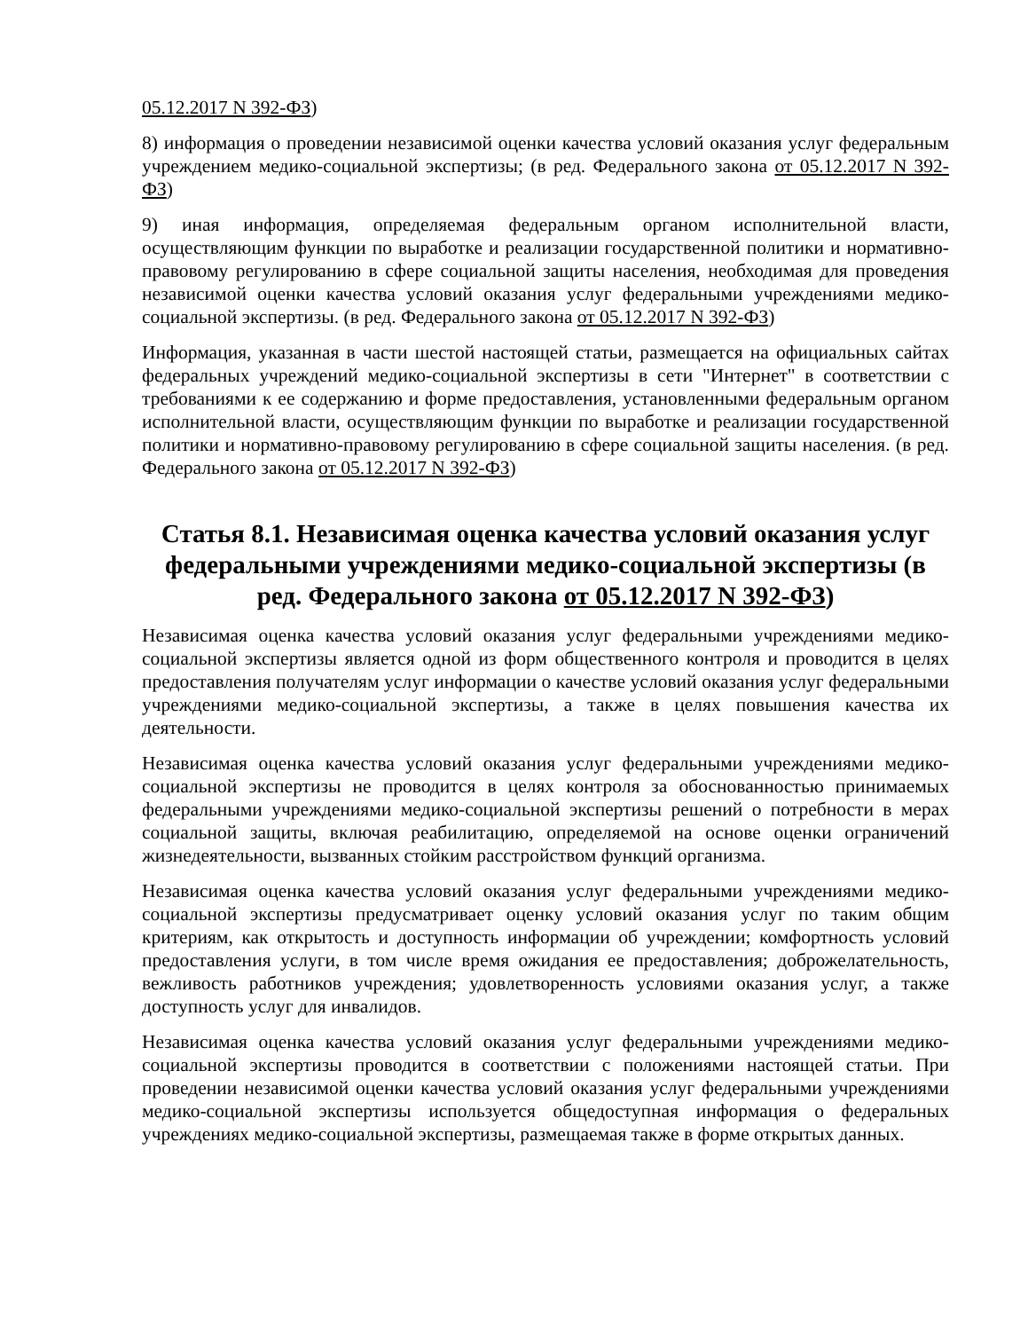05.12.2017 N 392-ФЗ)
8) информация о проведении независимой оценки качества условий оказания услуг федеральным учреждением медико-социальной экспертизы; (в ред. Федерального закона от 05.12.2017 N 392-ФЗ)
9) иная информация, определяемая федеральным органом исполнительной власти, осуществляющим функции по выработке и реализации государственной политики и нормативно-правовому регулированию в сфере социальной защиты населения, необходимая для проведения независимой оценки качества условий оказания услуг федеральными учреждениями медико-социальной экспертизы. (в ред. Федерального закона от 05.12.2017 N 392-ФЗ)
Информация, указанная в части шестой настоящей статьи, размещается на официальных сайтах федеральных учреждений медико-социальной экспертизы в сети "Интернет" в соответствии с требованиями к ее содержанию и форме предоставления, установленными федеральным органом исполнительной власти, осуществляющим функции по выработке и реализации государственной политики и нормативно-правовому регулированию в сфере социальной защиты населения. (в ред. Федерального закона от 05.12.2017 N 392-ФЗ)
Статья 8.1. Независимая оценка качества условий оказания услуг федеральными учреждениями медико-социальной экспертизы (в ред. Федерального закона от 05.12.2017 N 392-ФЗ)
Независимая оценка качества условий оказания услуг федеральными учреждениями медико-социальной экспертизы является одной из форм общественного контроля и проводится в целях предоставления получателям услуг информации о качестве условий оказания услуг федеральными учреждениями медико-социальной экспертизы, а также в целях повышения качества их деятельности.
Независимая оценка качества условий оказания услуг федеральными учреждениями медико-социальной экспертизы не проводится в целях контроля за обоснованностью принимаемых федеральными учреждениями медико-социальной экспертизы решений о потребности в мерах социальной защиты, включая реабилитацию, определяемой на основе оценки ограничений жизнедеятельности, вызванных стойким расстройством функций организма.
Независимая оценка качества условий оказания услуг федеральными учреждениями медико-социальной экспертизы предусматривает оценку условий оказания услуг по таким общим критериям, как открытость и доступность информации об учреждении; комфортность условий предоставления услуги, в том числе время ожидания ее предоставления; доброжелательность, вежливость работников учреждения; удовлетворенность условиями оказания услуг, а также доступность услуг для инвалидов.
Независимая оценка качества условий оказания услуг федеральными учреждениями медико-социальной экспертизы проводится в соответствии с положениями настоящей статьи. При проведении независимой оценки качества условий оказания услуг федеральными учреждениями медико-социальной экспертизы используется общедоступная информация о федеральных учреждениях медико-социальной экспертизы, размещаемая также в форме открытых данных.